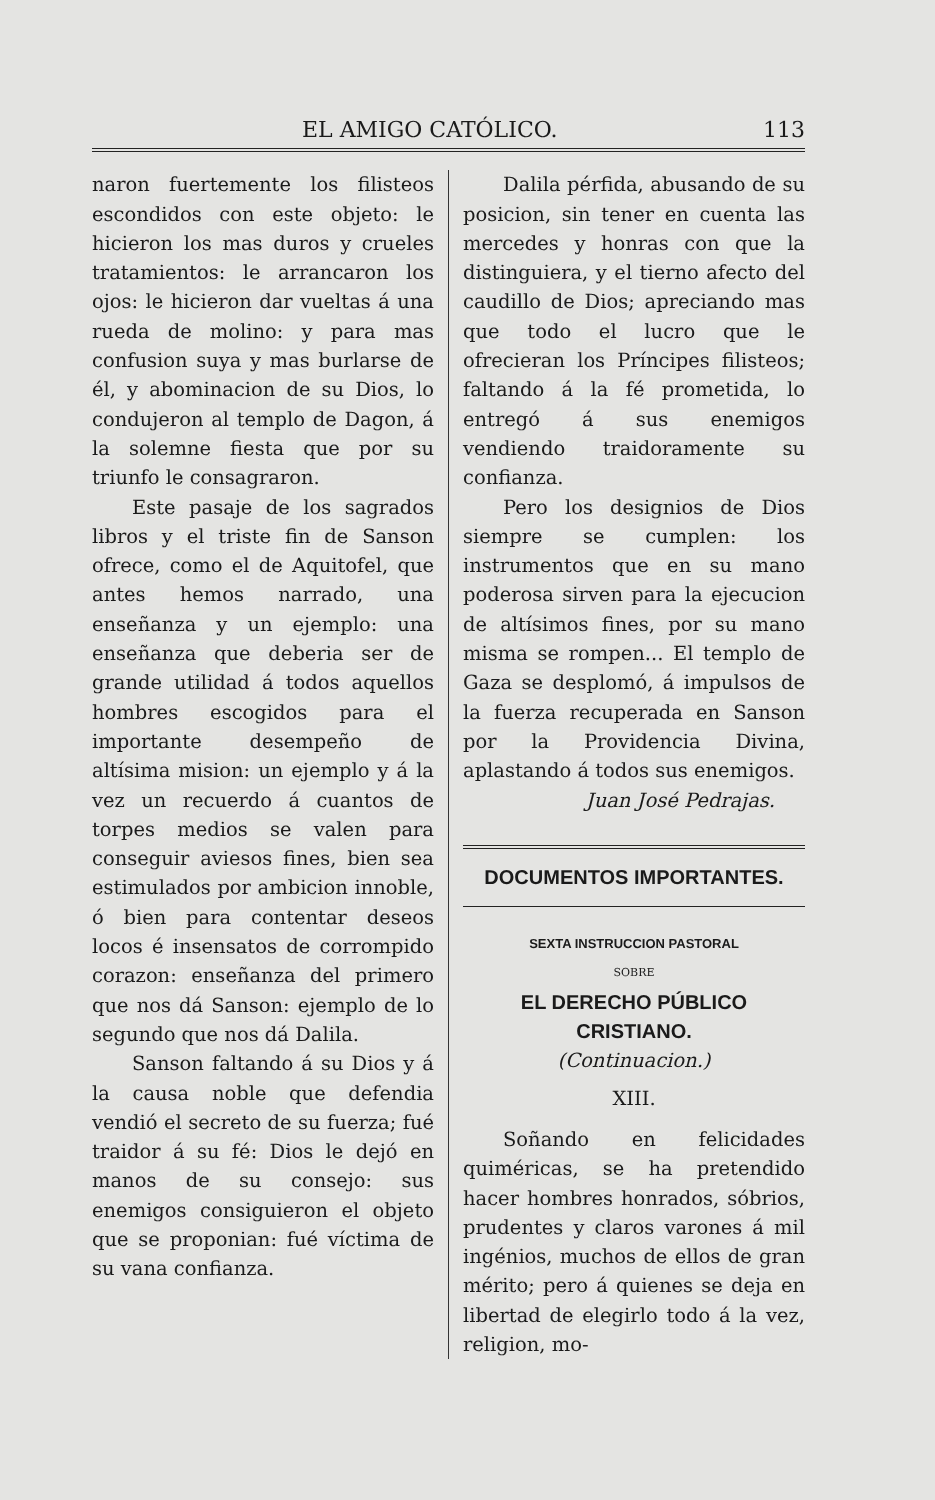EL AMIGO CATÓLICO. 113
naron fuertemente los filisteos escondidos con este objeto: le hicieron los mas duros y crueles tratamientos: le arrancaron los ojos: le hicieron dar vueltas á una rueda de molino: y para mas confusion suya y mas burlarse de él, y abominacion de su Dios, lo condujeron al templo de Dagon, á la solemne fiesta que por su triunfo le consagraron.
Este pasaje de los sagrados libros y el triste fin de Sanson ofrece, como el de Aquitofel, que antes hemos narrado, una enseñanza y un ejemplo: una enseñanza que deberia ser de grande utilidad á todos aquellos hombres escogidos para el importante desempeño de altísima mision: un ejemplo y á la vez un recuerdo á cuantos de torpes medios se valen para conseguir aviesos fines, bien sea estimulados por ambicion innoble, ó bien para contentar deseos locos é insensatos de corrompido corazon: enseñanza del primero que nos dá Sanson: ejemplo de lo segundo que nos dá Dalila.
Sanson faltando á su Dios y á la causa noble que defendia vendió el secreto de su fuerza; fué traidor á su fé: Dios le dejó en manos de su consejo: sus enemigos consiguieron el objeto que se proponian: fué víctima de su vana confianza.
Dalila pérfida, abusando de su posicion, sin tener en cuenta las mercedes y honras con que la distinguiera, y el tierno afecto del caudillo de Dios; apreciando mas que todo el lucro que le ofrecieran los Príncipes filisteos; faltando á la fé prometida, lo entregó á sus enemigos vendiendo traidoramente su confianza.
Pero los designios de Dios siempre se cumplen: los instrumentos que en su mano poderosa sirven para la ejecucion de altísimos fines, por su mano misma se rompen... El templo de Gaza se desplomó, á impulsos de la fuerza recuperada en Sanson por la Providencia Divina, aplastando á todos sus enemigos.
Juan José Pedrajas.
DOCUMENTOS IMPORTANTES.
SEXTA INSTRUCCION PASTORAL
SOBRE
EL DERECHO PÚBLICO CRISTIANO.
(Continuacion.)
XIII.
Soñando en felicidades quiméricas, se ha pretendido hacer hombres honrados, sóbrios, prudentes y claros varones á mil ingénios, muchos de ellos de gran mérito; pero á quienes se deja en libertad de elegirlo todo á la vez, religion, mo-